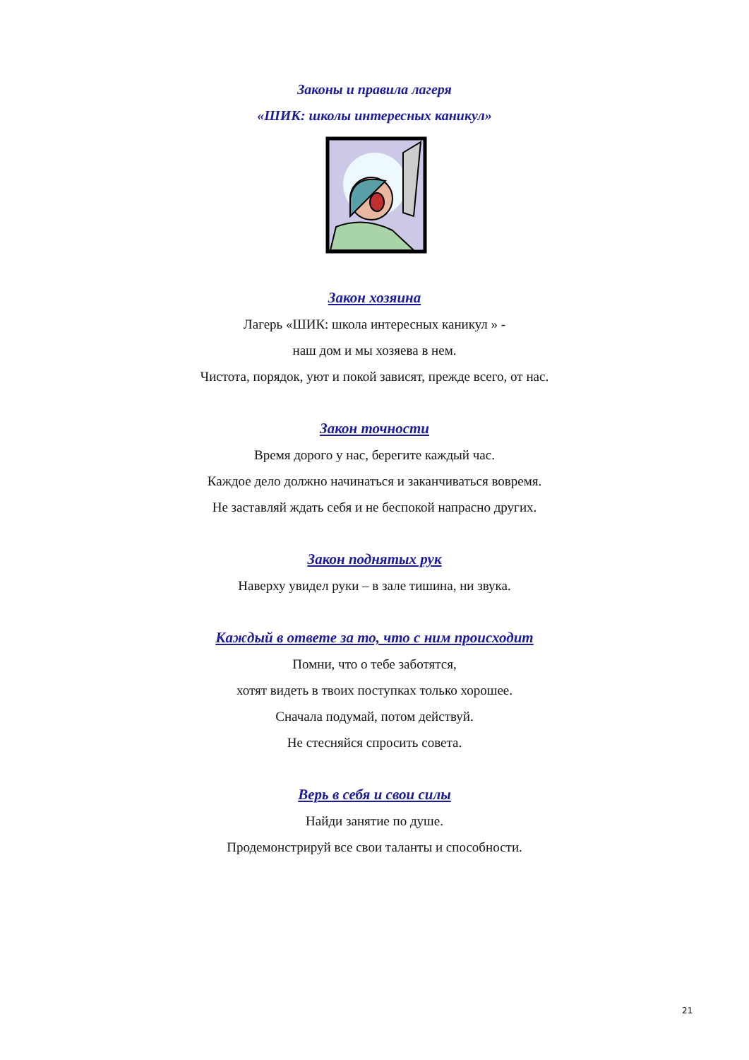Законы и правила лагеря
«ШИК: школы интересных каникул»
Закон хозяина
Лагерь «ШИК: школа интересных каникул » -
наш дом и мы хозяева в нем.
Чистота, порядок, уют и покой зависят, прежде всего, от нас.
Закон точности
Время дорого у нас, берегите каждый час.
Каждое дело должно начинаться и заканчиваться вовремя.
Не заставляй ждать себя и не беспокой напрасно других.
Закон поднятых рук
Наверху увидел руки – в зале тишина, ни звука.
Каждый в ответе за то, что с ним происходит
Помни, что о тебе заботятся,
хотят видеть в твоих поступках только хорошее.
Сначала подумай, потом действуй.
Не стесняйся спросить совета.
Верь в себя и свои силы
Найди занятие по душе.
Продемонстрируй все свои таланты и способности.
21